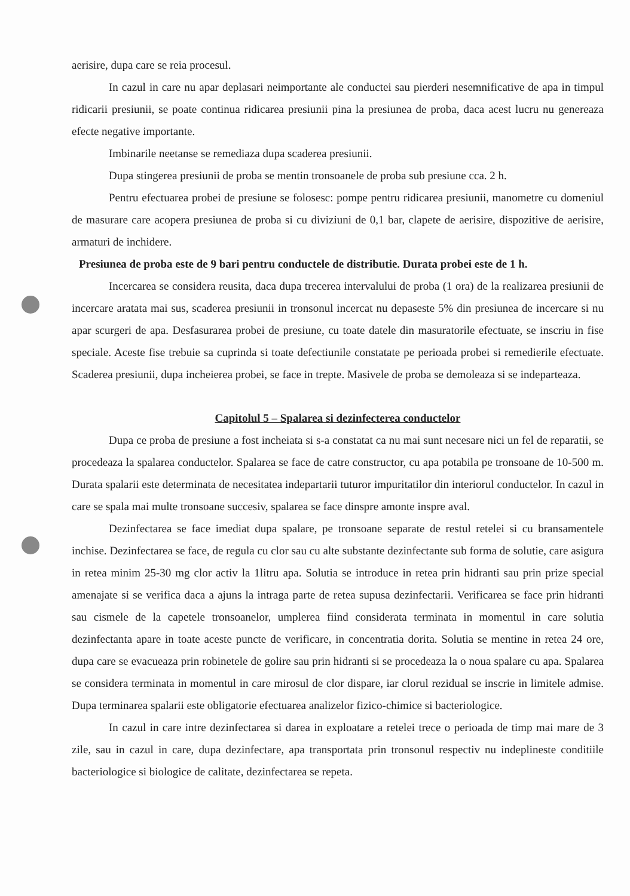aerisire, dupa care se reia procesul.
In cazul in care nu apar deplasari neimportante ale conductei sau pierderi nesemnificative de apa in timpul ridicarii presiunii, se poate continua ridicarea presiunii pina la presiunea de proba, daca acest lucru nu genereaza efecte negative importante.
Imbinarile neetanse se remediaza dupa scaderea presiunii.
Dupa stingerea presiunii de proba se mentin tronsoanele de proba sub presiune cca. 2 h.
Pentru efectuarea probei de presiune se folosesc: pompe pentru ridicarea presiunii, manometre cu domeniul de masurare care acopera presiunea de proba si cu diviziuni de 0,1 bar, clapete de aerisire, dispozitive de aerisire, armaturi de inchidere.
Presiunea de proba este de 9 bari pentru conductele de distributie. Durata probei este de 1 h.
Incercarea se considera reusita, daca dupa trecerea intervalului de proba (1 ora) de la realizarea presiunii de incercare aratata mai sus, scaderea presiunii in tronsonul incercat nu depaseste 5% din presiunea de incercare si nu apar scurgeri de apa. Desfasurarea probei de presiune, cu toate datele din masuratorile efectuate, se inscriu in fise speciale. Aceste fise trebuie sa cuprinda si toate defectiunile constatate pe perioada probei si remedierile efectuate. Scaderea presiunii, dupa incheierea probei, se face in trepte. Masivele de proba se demoleaza si se indeparteaza.
Capitolul 5 – Spalarea si dezinfecterea conductelor
Dupa ce proba de presiune a fost incheiata si s-a constatat ca nu mai sunt necesare nici un fel de reparatii, se procedeaza la spalarea conductelor. Spalarea se face de catre constructor, cu apa potabila pe tronsoane de 10-500 m. Durata spalarii este determinata de necesitatea indepartarii tuturor impuritatilor din interiorul conductelor. In cazul in care se spala mai multe tronsoane succesiv, spalarea se face dinspre amonte inspre aval.
Dezinfectarea se face imediat dupa spalare, pe tronsoane separate de restul retelei si cu bransamentele inchise. Dezinfectarea se face, de regula cu clor sau cu alte substante dezinfectante sub forma de solutie, care asigura in retea minim 25-30 mg clor activ la 1litru apa. Solutia se introduce in retea prin hidranti sau prin prize special amenajate si se verifica daca a ajuns la intraga parte de retea supusa dezinfectarii. Verificarea se face prin hidranti sau cismele de la capetele tronsoanelor, umplerea fiind considerata terminata in momentul in care solutia dezinfectanta apare in toate aceste puncte de verificare, in concentratia dorita. Solutia se mentine in retea 24 ore, dupa care se evacueaza prin robinetele de golire sau prin hidranti si se procedeaza la o noua spalare cu apa. Spalarea se considera terminata in momentul in care mirosul de clor dispare, iar clorul rezidual se inscrie in limitele admise. Dupa terminarea spalarii este obligatorie efectuarea analizelor fizico-chimice si bacteriologice.
In cazul in care intre dezinfectarea si darea in exploatare a retelei trece o perioada de timp mai mare de 3 zile, sau in cazul in care, dupa dezinfectare, apa transportata prin tronsonul respectiv nu indeplineste conditiile bacteriologice si biologice de calitate, dezinfectarea se repeta.